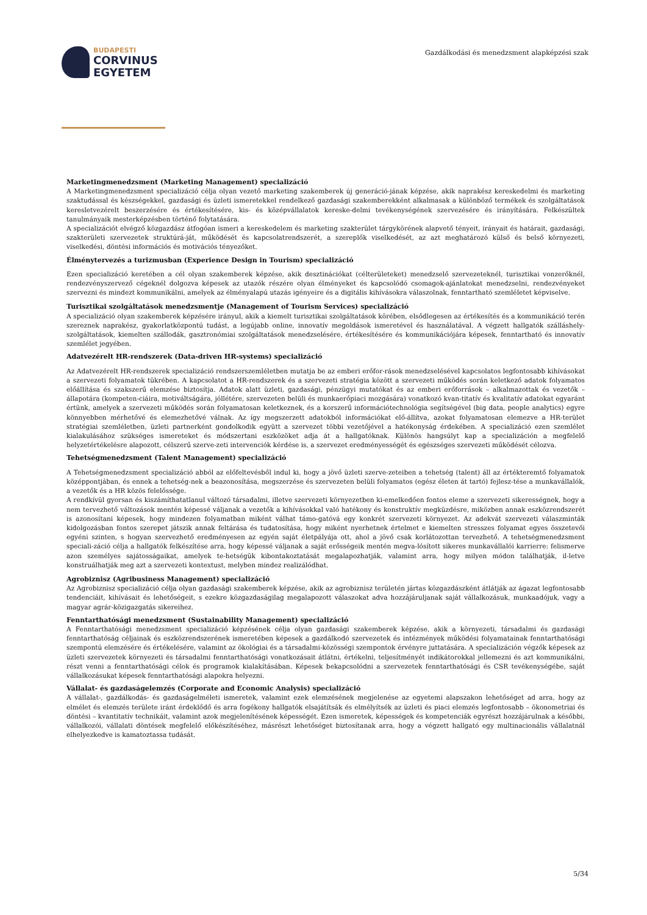BUDAPESTI
CORVINUS
EGYETEM
Gazdálkodási és menedzsment alapképzési szak
Marketingmenedzsment (Marketing Management) specializáció
A Marketingmenedzsment specializáció célja olyan vezető marketing szakemberek új generáció-jának képzése, akik naprakész kereskedelmi és marketing szaktudással és készségekkel, gazdasági és üzleti ismeretekkel rendelkező gazdasági szakemberekként alkalmasak a különböző termékek és szolgáltatások keresletvezérelt beszerzésére és értékesítésére, kis- és középvállalatok kereske-delmi tevékenységének szervezésére és irányítására. Felkészültek tanulmányaik mesterképzésben történő folytatására.
A specializációt elvégző közgazdász átfogóan ismeri a kereskedelem és marketing szakterület tárgykörének alapvető tényeit, irányait és határait, gazdasági, szakterületi szervezetek struktúrá-ját, működését és kapcsolatrendszerét, a szereplők viselkedését, az azt meghatározó külső és belső környezeti, viselkedési, döntési információs és motivációs tényezőket.
Élménytervezés a turizmusban (Experience Design in Tourism) specializáció
Ezen specializáció keretében a cél olyan szakemberek képzése, akik desztinációkat (célterületeket) menedzselő szervezeteknél, turisztikai vonzerőknél, rendezvényszervező cégeknél dolgozva képesek az utazók részére olyan élményeket és kapcsolódó csomagok-ajánlatokat menedzselni, rendezvényeket szervezni és mindezt kommunikálni, amelyek az élményalapú utazás igényeire és a digitális kihívásokra válaszolnak, fenntartható szemléletet képviselve.
Turisztikai szolgáltatások menedzsmentje (Management of Tourism Services) specializáció
A specializáció olyan szakemberek képzésére irányul, akik a kiemelt turisztikai szolgáltatások körében, elsődlegesen az értékesítés és a kommunikáció terén szereznek naprakész, gyakorlatközpontú tudást, a legújabb online, innovatív megoldások ismeretével és használatával. A végzett hallgatók szálláshely-szolgáltatások, kiemelten szállodák, gasztronómiai szolgáltatások menedzselésére, értékesítésére és kommunikációjára képesek, fenntartható és innovatív szemlélet jegyében.
Adatvezérelt HR-rendszerek (Data-driven HR-systems) specializáció
Az Adatvezérelt HR-rendszerek specializáció rendszerszemléletben mutatja be az emberi erőfor-rások menedzselésével kapcsolatos legfontosabb kihívásokat a szervezeti folyamatok tükrében. A kapcsolatot a HR-rendszerek és a szervezeti stratégia között a szervezeti működés során keletkező adatok folyamatos előállítása és szakszerű elemzése biztosítja. Adatok alatt üzleti, gazdasági, pénzügyi mutatókat és az emberi erőforrások – alkalmazottak és vezetők – állapotára (kompeten-ciáira, motiváltságára, jóllétére, szervezeten belüli és munkaerőpiaci mozgására) vonatkozó kvan-titatív és kvalitatív adatokat egyaránt értünk, amelyek a szervezeti működés során folyamatosan keletkeznek, és a korszerű információtechnológia segítségével (big data, people analytics) egyre könnyebben mérhetővé és elemezhetővé válnak. Az így megszerzett adatokból információkat elő-állítva, azokat folyamatosan elemezve a HR-terület stratégiai szemléletben, üzleti partnerként gondolkodik együtt a szervezet többi vezetőjével a hatékonyság érdekében. A specializáció ezen szemlélet kialakulásához szükséges ismereteket és módszertani eszközöket adja át a hallgatóknak. Különös hangsúlyt kap a specializáción a megfelelő helyzetértékelésre alapozott, célszerű szerve-zeti intervenciók kérdése is, a szervezet eredményességét és egészséges szervezeti működését célozva.
Tehetségmenedzsment (Talent Management) specializáció
A Tehetségmenedzsment specializáció abból az előfeltevésből indul ki, hogy a jövő üzleti szerve-zeteiben a tehetség (talent) áll az értékteremtő folyamatok középpontjában, és ennek a tehetség-nek a beazonosítása, megszerzése és szervezeten belüli folyamatos (egész életen át tartó) fejlesz-tése a munkavállalók, a vezetők és a HR közös felelőssége.
A rendkívül gyorsan és kiszámíthatatlanul változó társadalmi, illetve szervezeti környezetben ki-emelkedően fontos eleme a szervezeti sikerességnek, hogy a nem tervezhető változások mentén képessé váljanak a vezetők a kihívásokkal való hatékony és konstruktív megküzdésre, miközben annak eszközrendszerét is azonosítani képesek, hogy mindezen folyamatban miként válhat támo-gatóvá egy konkrét szervezeti környezet. Az adekvát szervezeti válaszminták kidolgozásban fontos szerepet játszik annak feltárása és tudatosítása, hogy miként nyerhetnek értelmet e kiemelten stresszes folyamat egyes összetevői egyéni szinten, s hogyan szervezhető eredményesen az egyén saját életpályája ott, ahol a jövő csak korlátozottan tervezhető. A tehetségmenedzsment speciali-záció célja a hallgatók felkészítése arra, hogy képessé váljanak a saját erősségeik mentén megva-lósított sikeres munkavállalói karrierre: felismerve azon személyes sajátosságaikat, amelyek te-hetségük kibontakoztatását megalapozhatják, valamint arra, hogy milyen módon találhatják, il-letve konstruálhatják meg azt a szervezeti kontextust, melyben mindez realizálódhat.
Agrobiznisz (Agribusiness Management) specializáció
Az Agrobiznisz specializáció célja olyan gazdasági szakemberek képzése, akik az agrobiznisz területén jártas közgazdászként átlátják az ágazat legfontosabb tendenciáit, kihívásait és lehetőségeit, s ezekre közgazdaságilag megalapozott válaszokat adva hozzájáruljanak saját vállalkozásuk, munkaadójuk, vagy a magyar agrár-közigazgatás sikereihez.
Fenntarthatósági menedzsment (Sustainability Management) specializáció
A Fenntarthatósági menedzsment specializáció képzésének célja olyan gazdasági szakemberek képzése, akik a környezeti, társadalmi és gazdasági fenntarthatóság céljainak és eszközrendszerének ismeretében képesek a gazdálkodó szervezetek és intézmények működési folyamatainak fenntarthatósági szempontú elemzésére és értékelésére, valamint az ökológiai és a társadalmi-közösségi szempontok érvényre juttatására. A specializáción végzők képesek az üzleti szervezetek környezeti és társadalmi fenntarthatósági vonatkozásait átlátni, értékelni, teljesítményét indikátorokkal jellemezni és azt kommunikálni, részt venni a fenntarthatósági célok és programok kialakításában. Képesek bekapcsolódni a szervezetek fenntarthatósági és CSR tevékenységébe, saját vállalkozásukat képesek fenntarthatósági alapokra helyezni.
Vállalat- és gazdaságelemzés (Corporate and Economic Analysis) specializáció
A vállalat-, gazdálkodás- és gazdaságelméleti ismeretek, valamint ezek elemzésének megjelenése az egyetemi alapszakon lehetőséget ad arra, hogy az elmélet és elemzés területe iránt érdeklődő és arra fogékony hallgatók elsajátítsák és elmélyítsék az üzleti és piaci elemzés legfontosabb – ökonometriai és döntési – kvantitatív technikáit, valamint azok megjelenítésének képességét. Ezen ismeretek, képességek és kompetenciák egyrészt hozzájárulnak a későbbi, vállalkozói, vállalati döntések megfelelő előkészítéséhez, másrészt lehetőséget biztosítanak arra, hogy a végzett hallgató egy multinacionális vállalatnál elhelyezkedve is kamatoztassa tudását.
5/34